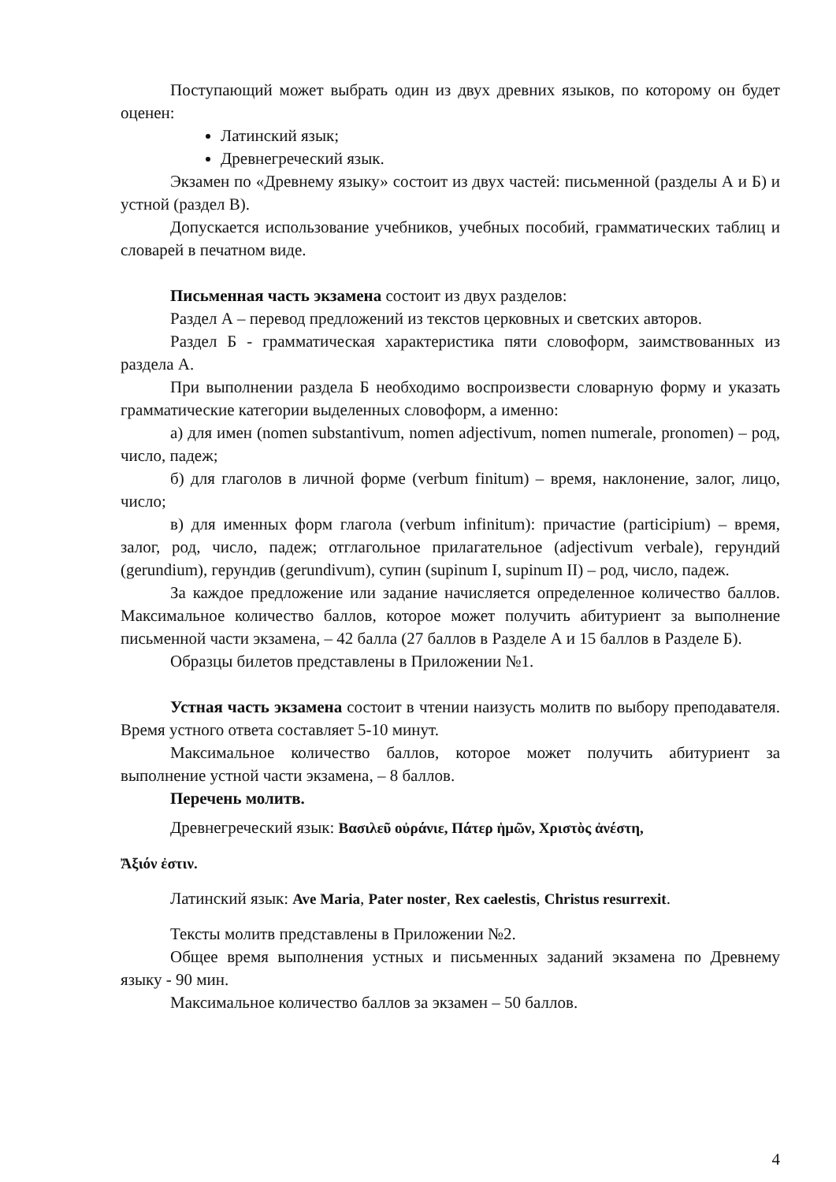Поступающий может выбрать один из двух древних языков, по которому он будет оценен:
Латинский язык;
Древнегреческий язык.
Экзамен по «Древнему языку» состоит из двух частей: письменной (разделы А и Б) и устной (раздел В).
Допускается использование учебников, учебных пособий, грамматических таблиц и словарей в печатном виде.
Письменная часть экзамена состоит из двух разделов:
Раздел А – перевод предложений из текстов церковных и светских авторов.
Раздел Б - грамматическая характеристика пяти словоформ, заимствованных из раздела А.
При выполнении раздела Б необходимо воспроизвести словарную форму и указать грамматические категории выделенных словоформ, а именно:
а) для имен (nomen substantivum, nomen adjectivum, nomen numerale, pronomen) – род, число, падеж;
б) для глаголов в личной форме (verbum finitum) – время, наклонение, залог, лицо, число;
в) для именных форм глагола (verbum infinitum): причастие (participium) – время, залог, род, число, падеж; отглагольное прилагательное (adjectivum verbale), герундий (gerundium), герундив (gerundivum), супин (supinum I, supinum II) – род, число, падеж.
За каждое предложение или задание начисляется определенное количество баллов. Максимальное количество баллов, которое может получить абитуриент за выполнение письменной части экзамена, – 42 балла (27 баллов в Разделе А и 15 баллов в Разделе Б).
Образцы билетов представлены в Приложении №1.
Устная часть экзамена состоит в чтении наизусть молитв по выбору преподавателя. Время устного ответа составляет 5-10 минут.
Максимальное количество баллов, которое может получить абитуриент за выполнение устной части экзамена, – 8 баллов.
Перечень молитв.
Древнегреческий язык: Βασιλεῦ οὐράνιε, Πάτερ ἡμῶν, Χριστὸς ἀνέστη,
Ἄξιόν ἐστιν.
Латинский язык: Ave Maria, Pater noster, Rex caelestis, Christus resurrexit.
Тексты молитв представлены в Приложении №2.
Общее время выполнения устных и письменных заданий экзамена по Древнему языку - 90 мин.
Максимальное количество баллов за экзамен – 50 баллов.
4